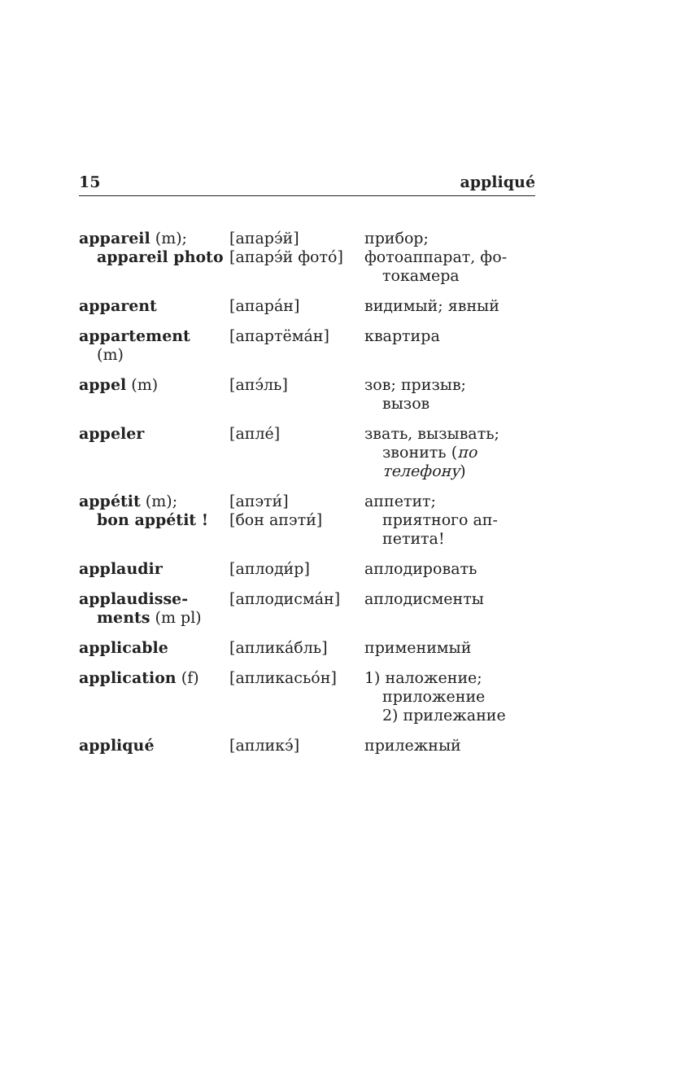15 appliqué
| appareil (m); appareil photo | [апарэ́й] [апарэ́й фото́] | прибор; фотоаппарат, фо- токамера |
| apparent | [апара́н] | видимый; явный |
| appartement (m) | [апартёма́н] | квартира |
| appel (m) | [апэ́ль] | зов; призыв; вызов |
| appeler | [апле́] | звать, вызывать; звонить ( по телефону ) |
| appétit (m); bon appétit ! | [апэти́] [бон апэти́] | аппетит; приятного ап-петита! |
| applaudir | [аплоди́р] | аплодировать |
| applaudisse- ments (m pl) | [аплодисма́н] | аплодисменты |
| applicable | [аплика́бль] | применимый |
| application (f) | [апликасьо́н] | 1) наложение; приложение 2) прилежание |
| appliqué | [апликэ́] | прилежный |